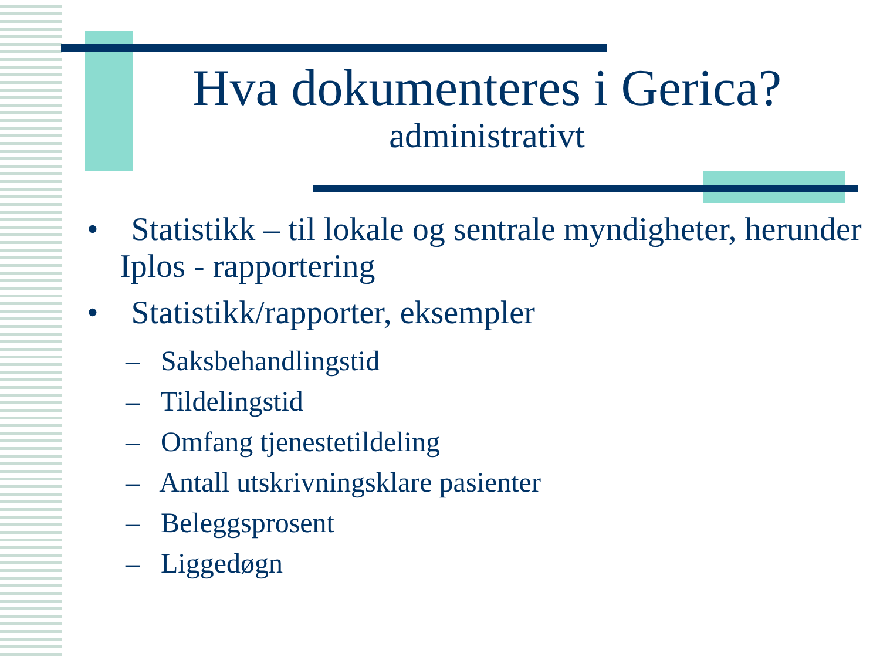Hva dokumenteres i Gerica?
administrativt
• Statistikk – til lokale og sentrale myndigheter, herunder Iplos - rapportering
• Statistikk/rapporter, eksempler
– Saksbehandlingstid
– Tildelingstid
– Omfang tjenestetildeling
– Antall utskrivningsklare pasienter
– Beleggsprosent
– Liggedøgn